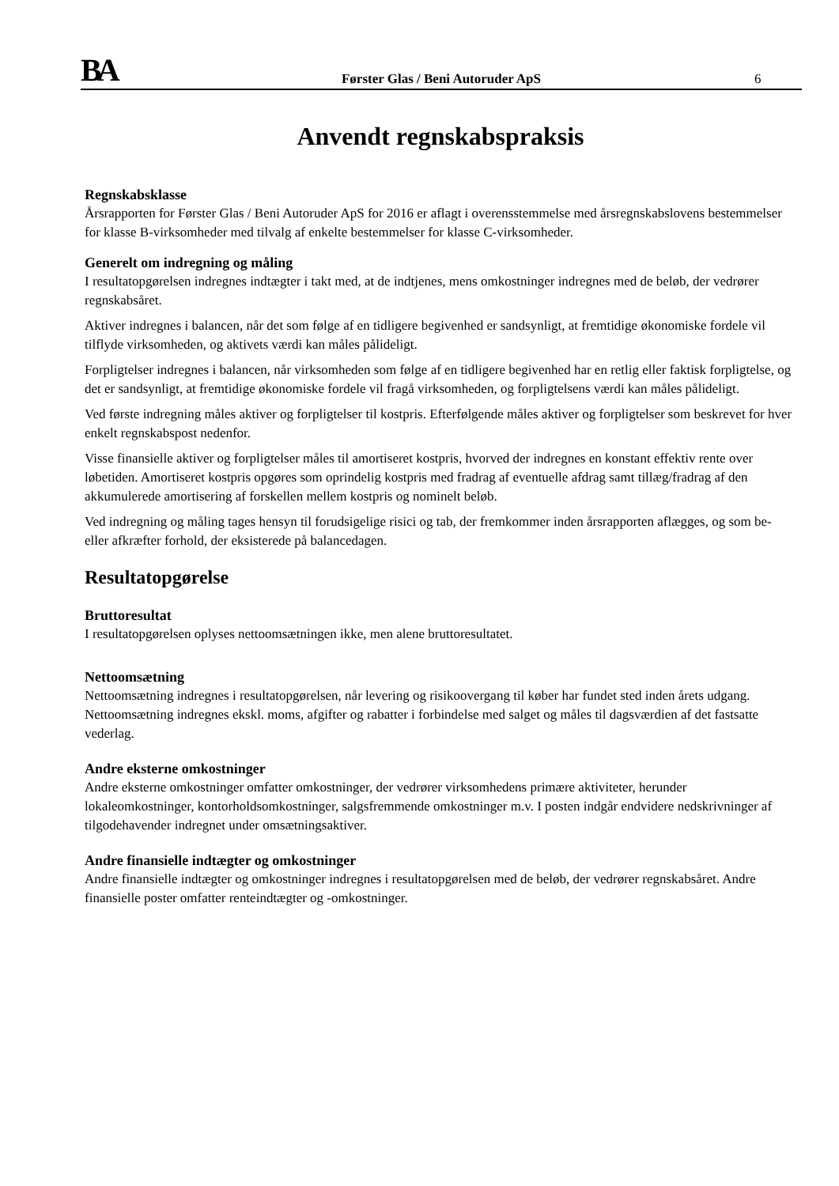BA
Førster Glas / Beni Autoruder ApS
6
Anvendt regnskabspraksis
Regnskabsklasse
Årsrapporten for Førster Glas / Beni Autoruder ApS for 2016 er aflagt i overensstemmelse med årsregnskabslovens bestemmelser for klasse B-virksomheder med tilvalg af enkelte bestemmelser for klasse C-virksomheder.
Generelt om indregning og måling
I resultatopgørelsen indregnes indtægter i takt med, at de indtjenes, mens omkostninger indregnes med de beløb, der vedrører regnskabsåret.
Aktiver indregnes i balancen, når det som følge af en tidligere begivenhed er sandsynligt, at fremtidige økonomiske fordele vil tilflyde virksomheden, og aktivets værdi kan måles pålideligt.
Forpligtelser indregnes i balancen, når virksomheden som følge af en tidligere begivenhed har en retlig eller faktisk forpligtelse, og det er sandsynligt, at fremtidige økonomiske fordele vil fragå virksomheden, og forpligtelsens værdi kan måles pålideligt.
Ved første indregning måles aktiver og forpligtelser til kostpris. Efterfølgende måles aktiver og forpligtelser som beskrevet for hver enkelt regnskabspost nedenfor.
Visse finansielle aktiver og forpligtelser måles til amortiseret kostpris, hvorved der indregnes en konstant effektiv rente over løbetiden. Amortiseret kostpris opgøres som oprindelig kostpris med fradrag af eventuelle afdrag samt tillæg/fradrag af den akkumulerede amortisering af forskellen mellem kostpris og nominelt beløb.
Ved indregning og måling tages hensyn til forudsigelige risici og tab, der fremkommer inden årsrapporten aflægges, og som be- eller afkræfter forhold, der eksisterede på balancedagen.
Resultatopgørelse
Bruttoresultat
I resultatopgørelsen oplyses nettoomsætningen ikke, men alene bruttoresultatet.
Nettoomsætning
Nettoomsætning indregnes i resultatopgørelsen, når levering og risikoovergang til køber har fundet sted inden årets udgang. Nettoomsætning indregnes ekskl. moms, afgifter og rabatter i forbindelse med salget og måles til dagsværdien af det fastsatte vederlag.
Andre eksterne omkostninger
Andre eksterne omkostninger omfatter omkostninger, der vedrører virksomhedens primære aktiviteter, herunder lokaleomkostninger, kontorholdsomkostninger, salgsfremmende omkostninger m.v. I posten indgår endvidere nedskrivninger af tilgodehavender indregnet under omsætningsaktiver.
Andre finansielle indtægter og omkostninger
Andre finansielle indtægter og omkostninger indregnes i resultatopgørelsen med de beløb, der vedrører regnskabsåret. Andre finansielle poster omfatter renteindtægter og -omkostninger.